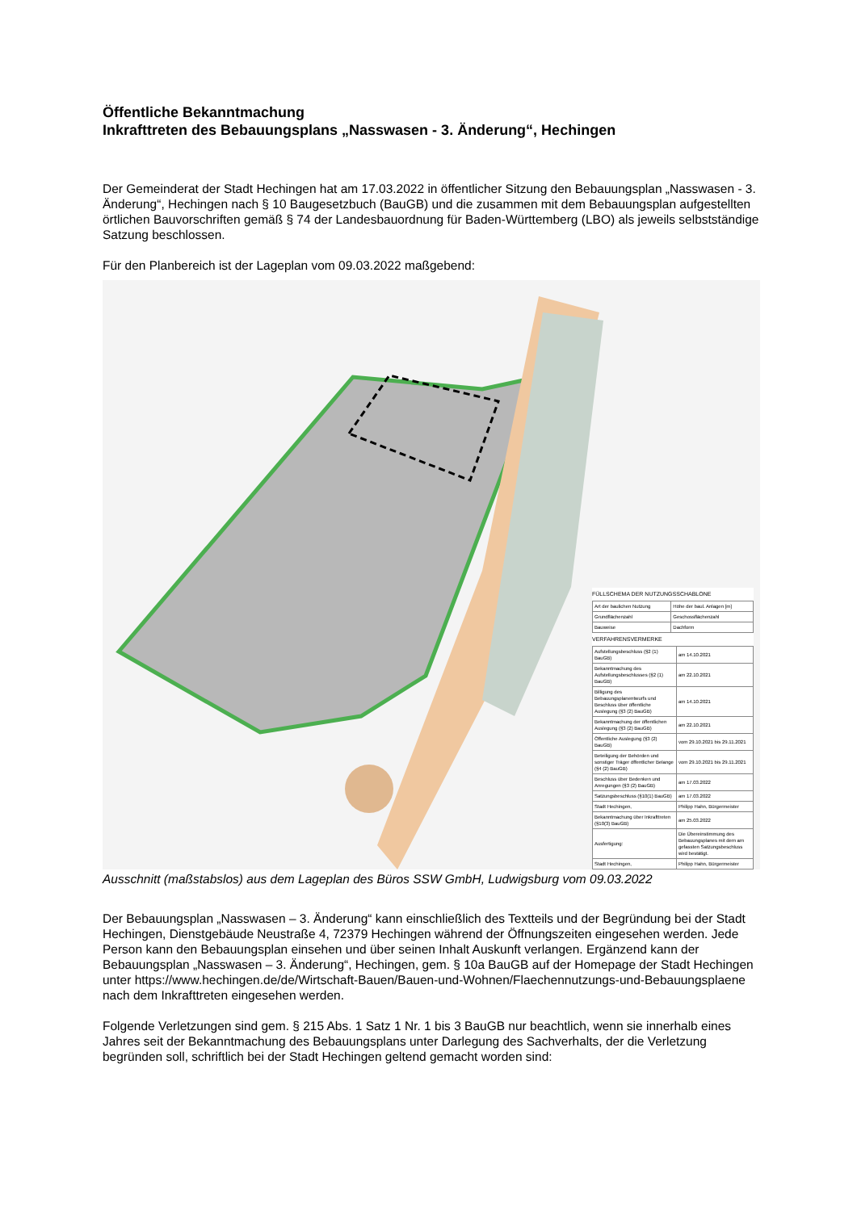Öffentliche Bekanntmachung
Inkrafttreten des Bebauungsplans „Nasswasen - 3. Änderung“, Hechingen
Der Gemeinderat der Stadt Hechingen hat am 17.03.2022 in öffentlicher Sitzung den Bebauungsplan „Nasswasen - 3. Änderung“, Hechingen nach § 10 Baugesetzbuch (BauGB) und die zusammen mit dem Bebauungsplan aufgestellten örtlichen Bauvorschriften gemäß § 74 der Landesbauordnung für Baden-Württemberg (LBO) als jeweils selbstständige Satzung beschlossen.
Für den Planbereich ist der Lageplan vom 09.03.2022 maßgebend:
FÜLLSCHEMA DER NUTZUNGSSCHABLONE
| Art der baulichen Nutzung | Höhe der baul. Anlagen [m] |
| Grundflächenzahl | Geschossflächenzahl |
| Bauweise | Dachform |
VERFAHRENSVERMERKE
| Aufstellungsbeschluss (§2 (1) BauGB) | am 14.10.2021 |
| Bekanntmachung des Aufstellungsbeschlusses (§2 (1) BauGB) | am 22.10.2021 |
| Billigung des Bebauungsplanentwurfs und Beschluss über öffentliche Auslegung (§3 (2) BauGB) | am 14.10.2021 |
| Bekanntmachung der öffentlichen Auslegung (§3 (2) BauGB) | am 22.10.2021 |
| Öffentliche Auslegung (§3 (2) BauGB) | vom 29.10.2021 bis 29.11.2021 |
| Beteiligung der Behörden und sonstiger Träger öffentlicher Belange (§4 (2) BauGB) | vom 29.10.2021 bis 29.11.2021 |
| Beschluss über Bedenken und Anregungen (§3 (2) BauGB) | am 17.03.2022 |
| Satzungsbeschluss (§10(1) BauGB) | am 17.03.2022 |
| Stadt Hechingen, | Philipp Hahn, Bürgermeister |
| Bekanntmachung über Inkrafttreten (§10(3) BauGB) | am 25.03.2022 |
| Ausfertigung: | Die Übereinstimmung des Bebauungsplanes mit dem am gefassten Satzungsbeschluss wird bestätigt. |
| Stadt Hechingen, | Philipp Hahn, Bürgermeister |
Ausschnitt (maßstabslos) aus dem Lageplan des Büros SSW GmbH, Ludwigsburg vom 09.03.2022
Der Bebauungsplan „Nasswasen – 3. Änderung“ kann einschließlich des Textteils und der Begründung bei der Stadt Hechingen, Dienstgebäude Neustraße 4, 72379 Hechingen während der Öffnungszeiten eingesehen werden. Jede Person kann den Bebauungsplan einsehen und über seinen Inhalt Auskunft verlangen. Ergänzend kann der Bebauungsplan „Nasswasen – 3. Änderung“, Hechingen, gem. § 10a BauGB auf der Homepage der Stadt Hechingen unter https://www.hechingen.de/de/Wirtschaft-Bauen/Bauen-und-Wohnen/Flaechennutzungs-und-Bebauungsplaene nach dem Inkrafttreten eingesehen werden.
Folgende Verletzungen sind gem. § 215 Abs. 1 Satz 1 Nr. 1 bis 3 BauGB nur beachtlich, wenn sie innerhalb eines Jahres seit der Bekanntmachung des Bebauungsplans unter Darlegung des Sachverhalts, der die Verletzung begründen soll, schriftlich bei der Stadt Hechingen geltend gemacht worden sind: